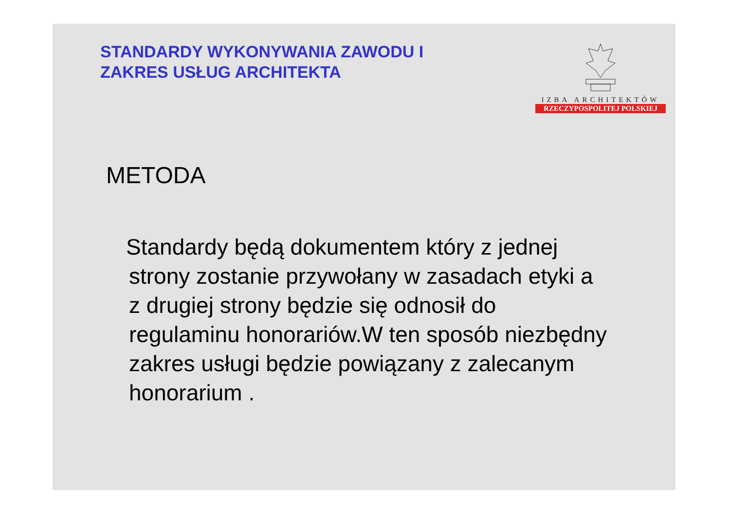STANDARDY WYKONYWANIA ZAWODU I
ZAKRES USŁUG ARCHITEKTA
IZBA ARCHITEKTÓW
RZECZYPOSPOLITEJ POLSKIEJ
METODA
Standardy będą dokumentem który z jednej strony zostanie przywołany w zasadach etyki a z drugiej strony będzie się odnosił do regulaminu honorariów.W ten sposób niezbędny zakres usługi będzie powiązany z zalecanym honorarium .